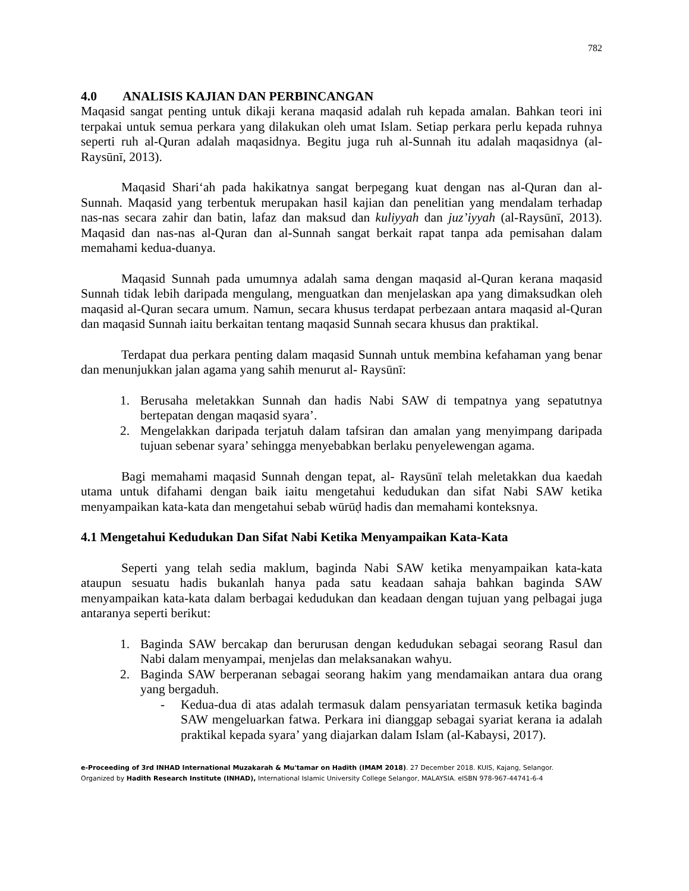782
4.0 ANALISIS KAJIAN DAN PERBINCANGAN
Maqasid sangat penting untuk dikaji kerana maqasid adalah ruh kepada amalan. Bahkan teori ini terpakai untuk semua perkara yang dilakukan oleh umat Islam. Setiap perkara perlu kepada ruhnya seperti ruh al-Quran adalah maqasidnya. Begitu juga ruh al-Sunnah itu adalah maqasidnya (al-Raysūnī, 2013).
Maqasid Shari‘ah pada hakikatnya sangat berpegang kuat dengan nas al-Quran dan al-Sunnah. Maqasid yang terbentuk merupakan hasil kajian dan penelitian yang mendalam terhadap nas-nas secara zahir dan batin, lafaz dan maksud dan kuliyyah dan juz’iyyah (al-Raysūnī, 2013). Maqasid dan nas-nas al-Quran dan al-Sunnah sangat berkait rapat tanpa ada pemisahan dalam memahami kedua-duanya.
Maqasid Sunnah pada umumnya adalah sama dengan maqasid al-Quran kerana maqasid Sunnah tidak lebih daripada mengulang, menguatkan dan menjelaskan apa yang dimaksudkan oleh maqasid al-Quran secara umum. Namun, secara khusus terdapat perbezaan antara maqasid al-Quran dan maqasid Sunnah iaitu berkaitan tentang maqasid Sunnah secara khusus dan praktikal.
Terdapat dua perkara penting dalam maqasid Sunnah untuk membina kefahaman yang benar dan menunjukkan jalan agama yang sahih menurut al- Raysūnī:
1. Berusaha meletakkan Sunnah dan hadis Nabi SAW di tempatnya yang sepatutnya bertepatan dengan maqasid syara’.
2. Mengelakkan daripada terjatuh dalam tafsiran dan amalan yang menyimpang daripada tujuan sebenar syara’ sehingga menyebabkan berlaku penyelewengan agama.
Bagi memahami maqasid Sunnah dengan tepat, al- Raysūnī telah meletakkan dua kaedah utama untuk difahami dengan baik iaitu mengetahui kedudukan dan sifat Nabi SAW ketika menyampaikan kata-kata dan mengetahui sebab wūrūḍ hadis dan memahami konteksnya.
4.1 Mengetahui Kedudukan Dan Sifat Nabi Ketika Menyampaikan Kata-Kata
Seperti yang telah sedia maklum, baginda Nabi SAW ketika menyampaikan kata-kata ataupun sesuatu hadis bukanlah hanya pada satu keadaan sahaja bahkan baginda SAW menyampaikan kata-kata dalam berbagai kedudukan dan keadaan dengan tujuan yang pelbagai juga antaranya seperti berikut:
1. Baginda SAW bercakap dan berurusan dengan kedudukan sebagai seorang Rasul dan Nabi dalam menyampai, menjelas dan melaksanakan wahyu.
2. Baginda SAW berperanan sebagai seorang hakim yang mendamaikan antara dua orang yang bergaduh.
- Kedua-dua di atas adalah termasuk dalam pensyariatan termasuk ketika baginda SAW mengeluarkan fatwa. Perkara ini dianggap sebagai syariat kerana ia adalah praktikal kepada syara’ yang diajarkan dalam Islam (al-Kabaysi, 2017).
e-Proceeding of 3rd INHAD International Muzakarah & Mu'tamar on Hadith (IMAM 2018). 27 December 2018. KUIS, Kajang, Selangor.
Organized by Hadith Research Institute (INHAD), International Islamic University College Selangor, MALAYSIA. eISBN 978-967-44741-6-4